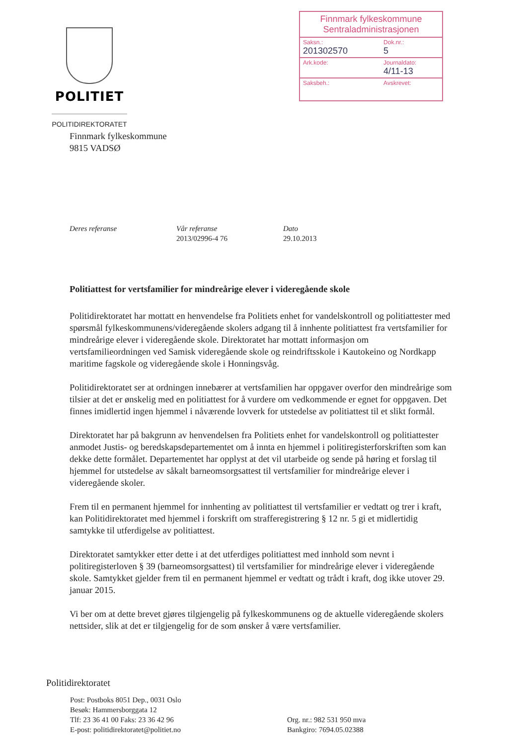POLITIET
POLITIDIREKTORATET
Finnmark fylkeskommune
Sentraladministrasjonen
| Saksn.: 201302570 | Dok.nr.: 5 |
| Ark.kode: | Journaldato: 4/11-13 |
| Saksbeh.: | Avskrevet: |
Finnmark fylkeskommune
9815 VADSØ
Deres referanse Vår referanse
2013/02996-4 76
Dato
29.10.2013
Politiattest for vertsfamilier for mindreårige elever i videregående skole
Politidirektoratet har mottatt en henvendelse fra Politiets enhet for vandelskontroll og politiattester med spørsmål fylkeskommunens/videregående skolers adgang til å innhente politiattest fra vertsfamilier for mindreårige elever i videregående skole. Direktoratet har mottatt informasjon om vertsfamilieordningen ved Samisk videregående skole og reindriftsskole i Kautokeino og Nordkapp maritime fagskole og videregående skole i Honningsvåg.
Politidirektoratet ser at ordningen innebærer at vertsfamilien har oppgaver overfor den mindreårige som tilsier at det er ønskelig med en politiattest for å vurdere om vedkommende er egnet for oppgaven. Det finnes imidlertid ingen hjemmel i nåværende lovverk for utstedelse av politiattest til et slikt formål.
Direktoratet har på bakgrunn av henvendelsen fra Politiets enhet for vandelskontroll og politiattester anmodet Justis- og beredskapsdepartementet om å innta en hjemmel i politiregisterforskriften som kan dekke dette formålet. Departementet har opplyst at det vil utarbeide og sende på høring et forslag til hjemmel for utstedelse av såkalt barneomsorgsattest til vertsfamilier for mindreårige elever i videregående skoler.
Frem til en permanent hjemmel for innhenting av politiattest til vertsfamilier er vedtatt og trer i kraft, kan Politidirektoratet med hjemmel i forskrift om strafferegistrering § 12 nr. 5 gi et midlertidig samtykke til utferdigelse av politiattest.
Direktoratet samtykker etter dette i at det utferdiges politiattest med innhold som nevnt i politiregisterloven § 39 (barneomsorgsattest) til vertsfamilier for mindreårige elever i videregående skole. Samtykket gjelder frem til en permanent hjemmel er vedtatt og trådt i kraft, dog ikke utover 29. januar 2015.
Vi ber om at dette brevet gjøres tilgjengelig på fylkeskommunens og de aktuelle videregående skolers nettsider, slik at det er tilgjengelig for de som ønsker å være vertsfamilier.
Politidirektoratet
Post: Postboks 8051 Dep., 0031 Oslo
Besøk: Hammersborggata 12
Tlf: 23 36 41 00 Faks: 23 36 42 96
E-post: politidirektoratet@politiet.no
Org. nr.: 982 531 950 mva
Bankgiro: 7694.05.02388